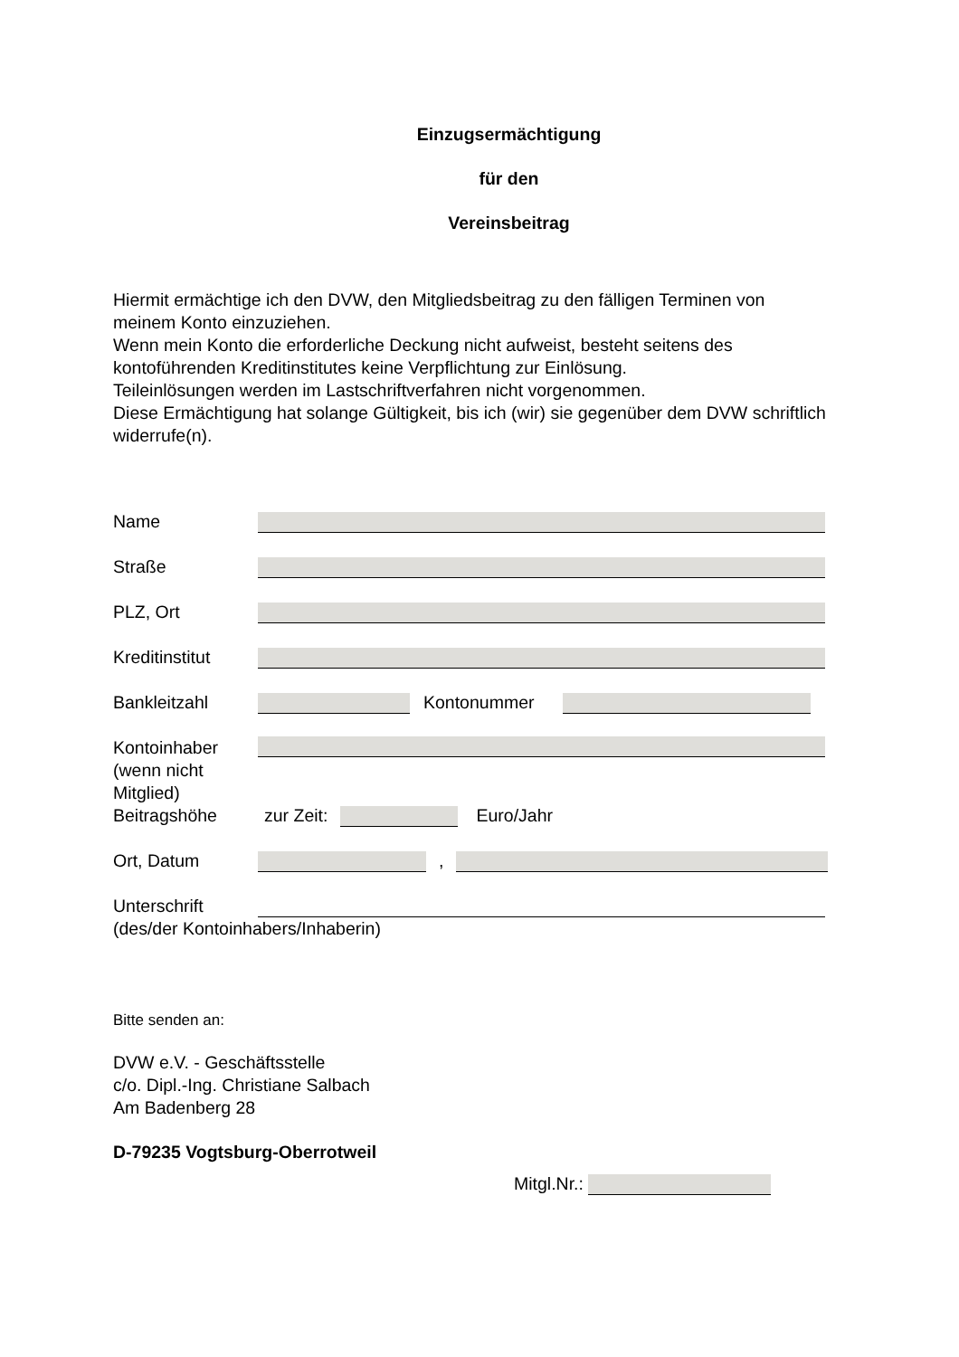Einzugsermächtigung
für den
Vereinsbeitrag
Hiermit ermächtige ich den DVW, den Mitgliedsbeitrag zu den fälligen Terminen von meinem Konto einzuziehen.
Wenn mein Konto die erforderliche Deckung nicht aufweist, besteht seitens des kontoführenden Kreditinstitutes keine Verpflichtung zur Einlösung.
Teileinlösungen werden im Lastschriftverfahren nicht vorgenommen.
Diese Ermächtigung hat solange Gültigkeit, bis ich (wir) sie gegenüber dem DVW schriftlich widerrufe(n).
Name
Straße
PLZ, Ort
Kreditinstitut
Bankleitzahl Kontonummer
Kontoinhaber
(wenn nicht
Mitglied)
Beitragshöhe zur Zeit: Euro/Jahr
Ort, Datum ,
Unterschrift
(des/der Kontoinhabers/Inhaberin)
Bitte senden an:
DVW e.V. - Geschäftsstelle
c/o. Dipl.-Ing. Christiane Salbach
Am Badenberg 28
D-79235 Vogtsburg-Oberrotweil
Mitgl.Nr.: